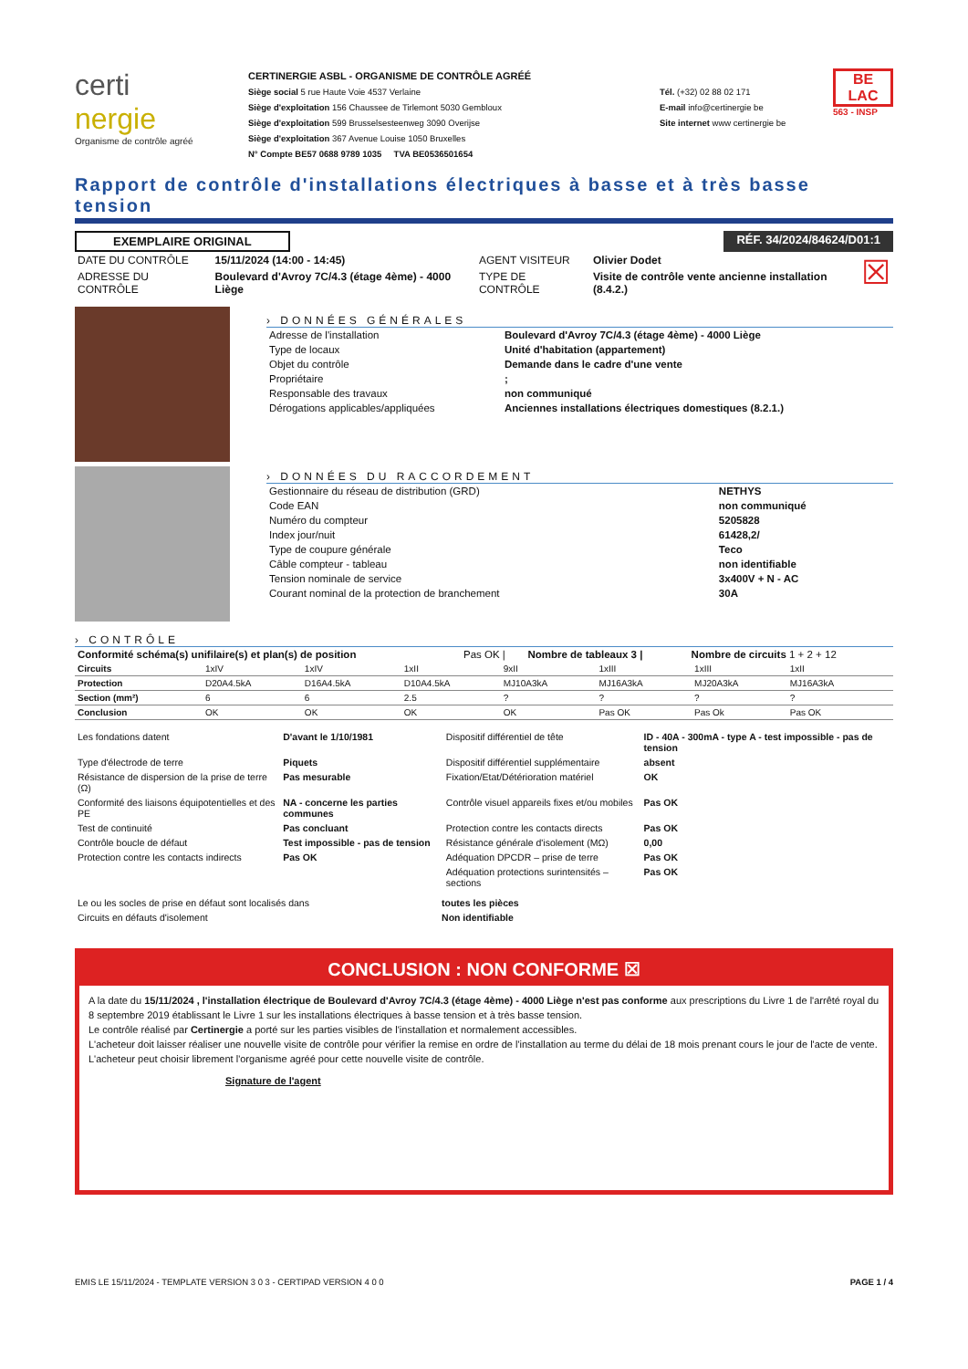certi
nergie
Organisme de contrôle agréé
CERTINERGIE ASBL - ORGANISME DE CONTRÔLE AGRÉÉ
Siège social 5 rue Haute Voie 4537 Verlaine
Siège d'exploitation 156 Chaussee de Tirlemont 5030 Gembloux
Siège d'exploitation 599 Brusselsesteenweg 3090 Overijse
Siège d'exploitation 367 Avenue Louise 1050 Bruxelles
N° Compte BE57 0688 9789 1035 TVA BE0536501654
Tél. (+32) 02 88 02 171
E-mail info@certinergie be
Site internet www certinergie be
BE
LAC
563 - INSP
Rapport de contrôle d'installations électriques à basse et à très basse tension
EXEMPLAIRE ORIGINAL RÉF. 34/2024/84624/D01:1
| DATE DU CONTRÔLE | 15/11/2024 (14:00 - 14:45) | AGENT VISITEUR | Olivier Dodet | ☒ |
| ADRESSE DU CONTRÔLE | Boulevard d'Avroy 7C/4.3 (étage 4ème) - 4000 Liège | TYPE DE CONTRÔLE | Visite de contrôle vente ancienne installation (8.4.2.) | |
› DONNÉES GÉNÉRALES
| Adresse de l'installation | Boulevard d'Avroy 7C/4.3 (étage 4ème) - 4000 Liège |
| Type de locaux | Unité d'habitation (appartement) |
| Objet du contrôle | Demande dans le cadre d'une vente |
| Propriétaire | ; |
| Responsable des travaux | non communiqué |
| Dérogations applicables/appliquées | Anciennes installations électriques domestiques (8.2.1.) |
› DONNÉES DU RACCORDEMENT
| Gestionnaire du réseau de distribution (GRD) | NETHYS |
| Code EAN | non communiqué |
| Numéro du compteur | 5205828 |
| Index jour/nuit | 61428,2/ |
| Type de coupure générale | Teco |
| Câble compteur - tableau | non identifiable |
| Tension nominale de service | 3x400V + N - AC |
| Courant nominal de la protection de branchement | 30A |
› CONTRÔLE
| Conformité schéma(s) unifilaire(s) et plan(s) de position | Pas OK / | Nombre de tableaux 3 / | Nombre de circuits 1 + 2 + 12 |
| Circuits | 1xIV | 1xIV | 1xII | 9xII | 1xIII | 1xIII | 1xII | |
| Protection | D20A4.5kA | D16A4.5kA | D10A4.5kA | MJ10A3kA | MJ16A3kA | MJ20A3kA | MJ16A3kA | |
| Section (mm²) | 6 | 6 | 2.5 | ? | ? | ? | ? | |
| Conclusion | OK | OK | OK | OK | Pas OK | Pas Ok | Pas OK | |
| Les fondations datent | D'avant le 1/10/1981 | Dispositif différentiel de tête | ID - 40A - 300mA - type A - test impossible - pas de tension |
| Type d'électrode de terre | Piquets | Dispositif différentiel supplémentaire | absent |
| Résistance de dispersion de la prise de terre (Ω) | Pas mesurable | Fixation/Etat/Détérioration matériel | OK |
| Conformité des liaisons équipotentielles et des PE | NA - concerne les parties communes | Contrôle visuel appareils fixes et/ou mobiles | Pas OK |
| Test de continuité | Pas concluant | Protection contre les contacts directs | Pas OK |
| Contrôle boucle de défaut | Test impossible - pas de tension | Résistance générale d'isolement (MΩ) | 0,00 |
| Protection contre les contacts indirects | Pas OK | Adéquation DPCDR – prise de terre | Pas OK |
| | | Adéquation protections surintensités – sections | Pas OK |
| Le ou les socles de prise en défaut sont localisés dans | toutes les pièces |
| Circuits en défauts d'isolement | Non identifiable |
CONCLUSION : NON CONFORME ☒
A la date du 15/11/2024 , l'installation électrique de Boulevard d'Avroy 7C/4.3 (étage 4ème) - 4000 Liège n'est pas conforme aux prescriptions du Livre 1 de l'arrêté royal du 8 septembre 2019 établissant le Livre 1 sur les installations électriques à basse tension et à très basse tension.
Le contrôle réalisé par Certinergie a porté sur les parties visibles de l'installation et normalement accessibles.
L'acheteur doit laisser réaliser une nouvelle visite de contrôle pour vérifier la remise en ordre de l'installation au terme du délai de 18 mois prenant cours le jour de l'acte de vente. L'acheteur peut choisir librement l'organisme agréé pour cette nouvelle visite de contrôle.
Signature de l'agent
EMIS LE 15/11/2024 - TEMPLATE VERSION 3 0 3 - CERTIPAD VERSION 4 0 0 PAGE 1 / 4